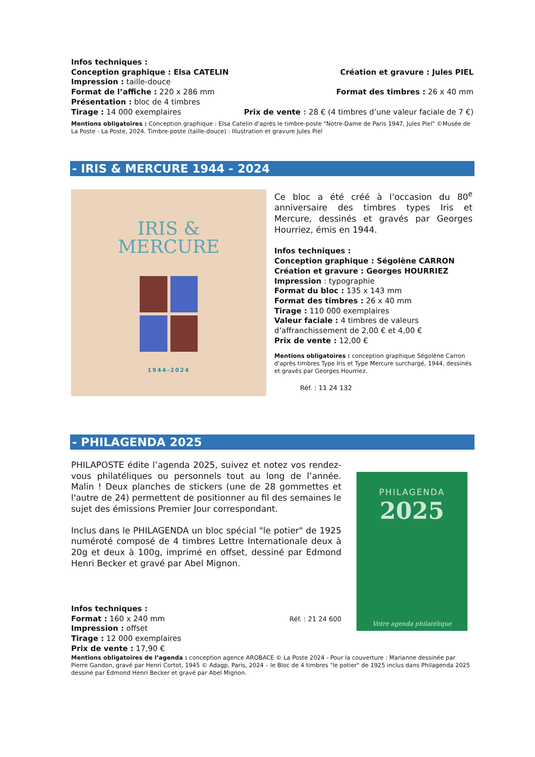Infos techniques :
Conception graphique : Elsa CATELIN Création et gravure : Jules PIEL
Impression : taille-douce
Format de l’affiche : 220 x 286 mm Format des timbres : 26 x 40 mm
Présentation : bloc de 4 timbres
Tirage : 14 000 exemplaires Prix de vente : 28 € (4 timbres d’une valeur faciale de 7 €)
Mentions obligatoires : Conception graphique : Elsa Catelin d'après le timbre-poste "Notre-Dame de Paris 1947, Jules Piel" ©Musée de La Poste - La Poste, 2024. Timbre-poste (taille-douce) : Illustration et gravure Jules Piel
- IRIS & MERCURE 1944 - 2024
IRIS &
MERCURE
1944-2024
Ce bloc a été créé à l’occasion du 80<sup>e</sup> anniversaire des timbres types Iris et Mercure, dessinés et gravés par Georges Hourriez, émis en 1944.
Infos techniques :
Conception graphique : Ségolène CARRON
Création et gravure : Georges HOURRIEZ
Impression : typographie
Format du bloc : 135 x 143 mm
Format des timbres : 26 x 40 mm
Tirage : 110 000 exemplaires
Valeur faciale : 4 timbres de valeurs d’affranchissement de 2,00 € et 4,00 €
Prix de vente : 12,00 €
Mentions obligatoires : conception graphique Ségolène Carron d'après timbres Type Iris et Type Mercure surchargé, 1944, dessinés et gravés par Georges Hourriez.
Réf. : 11 24 132
- PHILAGENDA 2025
PHILAPOSTE édite l’agenda 2025, suivez et notez vos rendez-vous philatéliques ou personnels tout au long de l’année. Malin ! Deux planches de stickers (une de 28 gommettes et l'autre de 24) permettent de positionner au fil des semaines le sujet des émissions Premier Jour correspondant.
Inclus dans le PHILAGENDA un bloc spécial "le potier" de 1925 numéroté composé de 4 timbres Lettre Internationale deux à 20g et deux à 100g, imprimé en offset, dessiné par Edmond Henri Becker et gravé par Abel Mignon.
PHILAGENDA
2025
Votre agenda philatélique
Infos techniques :
Format : 160 x 240 mm
Réf. : 21 24 600
Impression : offset
Tirage : 12 000 exemplaires
Prix de vente : 17,90 €
Mentions obligatoires de l’agenda : conception agence AROBACE © La Poste 2024 - Pour la couverture : Marianne dessinée par Pierre Gandon, gravé par Henri Cortot, 1945 © Adagp, Paris, 2024 – le Bloc de 4 timbres "le potier" de 1925 inclus dans Philagenda 2025 dessiné par Edmond Henri Becker et gravé par Abel Mignon.